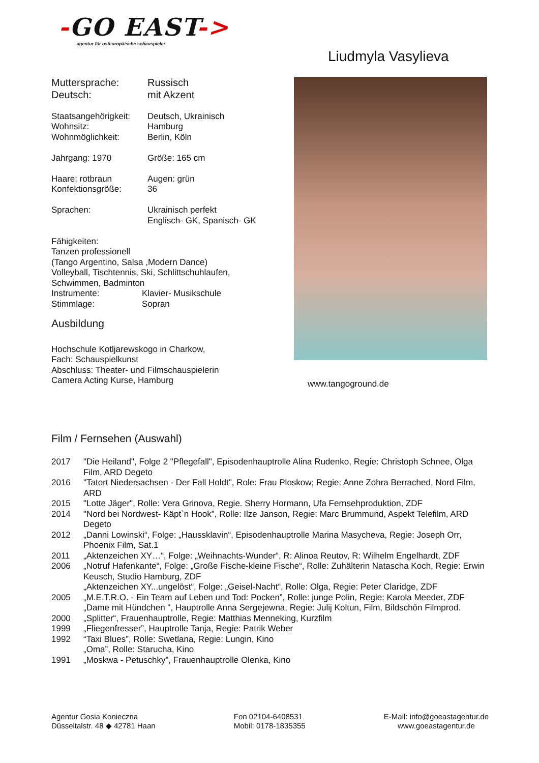-GO EAST->
agentur für osteuropäische schauspieler
Liudmyla Vasylieva
| Muttersprache: | Russisch |
| Deutsch: | mit Akzent |
| Staatsangehörigkeit: | Deutsch, Ukrainisch |
| Wohnsitz: | Hamburg |
| Wohnmöglichkeit: | Berlin, Köln |
| Jahrgang: 1970 | Größe: 165 cm |
| Haare: rotbraun | Augen: grün |
| Konfektionsgröße: | 36 |
| Sprachen: | Ukrainisch perfekt Englisch- GK, Spanisch- GK |
Fähigkeiten:
Tanzen professionell
(Tango Argentino, Salsa ,Modern Dance)
Volleyball, Tischtennis, Ski, Schlittschuhlaufen,
Schwimmen, Badminton
| Instrumente: | Klavier- Musikschule |
| Stimmlage: | Sopran |
Ausbildung
Hochschule Kotljarewskogo in Charkow,
Fach: Schauspielkunst
Abschluss: Theater- und Filmschauspielerin
Camera Acting Kurse, Hamburg
www.tangoground.de
Film / Fernsehen (Auswahl)
| 2017 | "Die Heiland", Folge 2 "Pflegefall", Episodenhauptrolle Alina Rudenko, Regie: Christoph Schnee, Olga Film, ARD Degeto |
| 2016 | "Tatort Niedersachsen - Der Fall Holdt", Role: Frau Ploskow; Regie: Anne Zohra Berrached, Nord Film, ARD |
| 2015 | "Lotte Jäger", Rolle: Vera Grinova, Regie. Sherry Hormann, Ufa Fernsehproduktion, ZDF |
| 2014 | "Nord bei Nordwest- Käpt`n Hook", Rolle: Ilze Janson, Regie: Marc Brummund, Aspekt Telefilm, ARD Degeto |
| 2012 | „Danni Lowinski“, Folge: „Haussklavin“, Episodenhauptrolle Marina Masycheva, Regie: Joseph Orr, Phoenix Film, Sat.1 |
| 2011 | „Aktenzeichen XY…“, Folge: „Weihnachts-Wunder“, R: Alinoa Reutov, R: Wilhelm Engelhardt, ZDF |
| 2006 | „Notruf Hafenkante“, Folge: „Große Fische-kleine Fische“, Rolle: Zuhälterin Natascha Koch, Regie: Erwin Keusch, Studio Hamburg, ZDF |
| | „Aktenzeichen XY...ungelöst“, Folge: „Geisel-Nacht“, Rolle: Olga, Regie: Peter Claridge, ZDF |
| 2005 | „M.E.T.R.O. - Ein Team auf Leben und Tod: Pocken”, Rolle: junge Polin, Regie: Karola Meeder, ZDF |
| | „Dame mit Hündchen ", Hauptrolle Anna Sergejewna, Regie: Julij Koltun, Film, Bildschön Filmprod. |
| 2000 | „Splitter“, Frauenhauptrolle, Regie: Matthias Menneking, Kurzfilm |
| 1999 | „Fliegenfresser”, Hauptrolle Tanja, Regie: Patrik Weber |
| 1992 | “Taxi Blues”, Rolle: Swetlana, Regie: Lungin, Kino |
| | „Oma”, Rolle: Starucha, Kino |
| 1991 | „Moskwa - Petuschky”, Frauenhauptrolle Olenka, Kino |
Agentur Gosia Konieczna
Düsseltalstr. 48 ◆ 42781 Haan
Fon 02104-6408531
Mobil: 0178-1835355
E-Mail: info@goeastagentur.de
www.goeastagentur.de